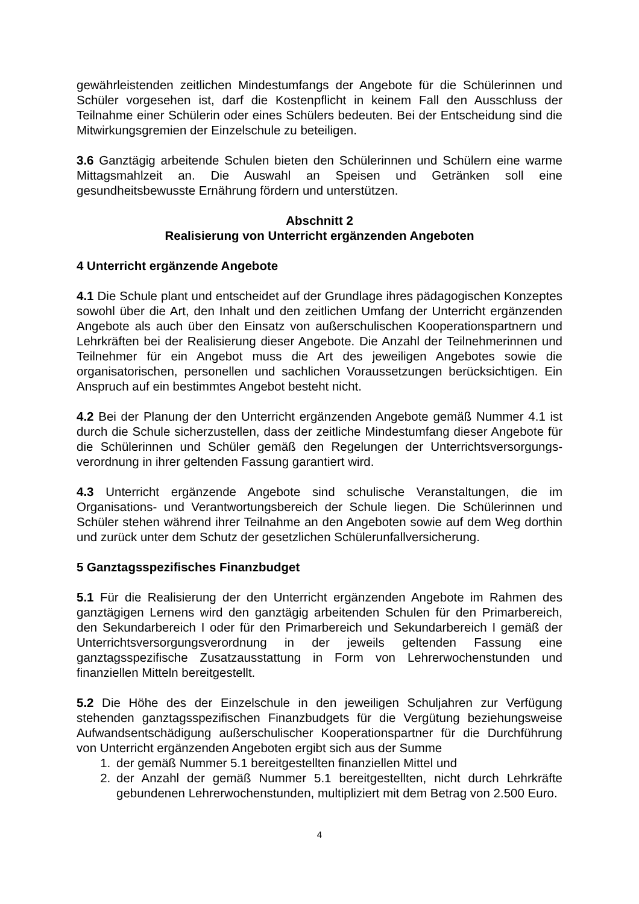gewährleistenden zeitlichen Mindestumfangs der Angebote für die Schülerinnen und Schüler vorgesehen ist, darf die Kostenpflicht in keinem Fall den Ausschluss der Teilnahme einer Schülerin oder eines Schülers bedeuten. Bei der Entscheidung sind die Mitwirkungsgremien der Einzelschule zu beteiligen.
3.6 Ganztägig arbeitende Schulen bieten den Schülerinnen und Schülern eine warme Mittagsmahlzeit an. Die Auswahl an Speisen und Getränken soll eine gesundheitsbewusste Ernährung fördern und unterstützen.
Abschnitt 2
Realisierung von Unterricht ergänzenden Angeboten
4 Unterricht ergänzende Angebote
4.1 Die Schule plant und entscheidet auf der Grundlage ihres pädagogischen Konzeptes sowohl über die Art, den Inhalt und den zeitlichen Umfang der Unterricht ergänzenden Angebote als auch über den Einsatz von außerschulischen Kooperationspartnern und Lehrkräften bei der Realisierung dieser Angebote. Die Anzahl der Teilnehmerinnen und Teilnehmer für ein Angebot muss die Art des jeweiligen Angebotes sowie die organisatorischen, personellen und sachlichen Voraussetzungen berücksichtigen. Ein Anspruch auf ein bestimmtes Angebot besteht nicht.
4.2 Bei der Planung der den Unterricht ergänzenden Angebote gemäß Nummer 4.1 ist durch die Schule sicherzustellen, dass der zeitliche Mindestumfang dieser Angebote für die Schülerinnen und Schüler gemäß den Regelungen der Unterrichtsversorgungs-verordnung in ihrer geltenden Fassung garantiert wird.
4.3 Unterricht ergänzende Angebote sind schulische Veranstaltungen, die im Organisations- und Verantwortungsbereich der Schule liegen. Die Schülerinnen und Schüler stehen während ihrer Teilnahme an den Angeboten sowie auf dem Weg dorthin und zurück unter dem Schutz der gesetzlichen Schülerunfallversicherung.
5 Ganztagsspezifisches Finanzbudget
5.1 Für die Realisierung der den Unterricht ergänzenden Angebote im Rahmen des ganztägigen Lernens wird den ganztägig arbeitenden Schulen für den Primarbereich, den Sekundarbereich I oder für den Primarbereich und Sekundarbereich I gemäß der Unterrichtsversorgungsverordnung in der jeweils geltenden Fassung eine ganztagsspezifische Zusatzausstattung in Form von Lehrerwochenstunden und finanziellen Mitteln bereitgestellt.
5.2 Die Höhe des der Einzelschule in den jeweiligen Schuljahren zur Verfügung stehenden ganztagsspezifischen Finanzbudgets für die Vergütung beziehungsweise Aufwandsentschädigung außerschulischer Kooperationspartner für die Durchführung von Unterricht ergänzenden Angeboten ergibt sich aus der Summe
1. der gemäß Nummer 5.1 bereitgestellten finanziellen Mittel und
2. der Anzahl der gemäß Nummer 5.1 bereitgestellten, nicht durch Lehrkräfte gebundenen Lehrerwochenstunden, multipliziert mit dem Betrag von 2.500 Euro.
4